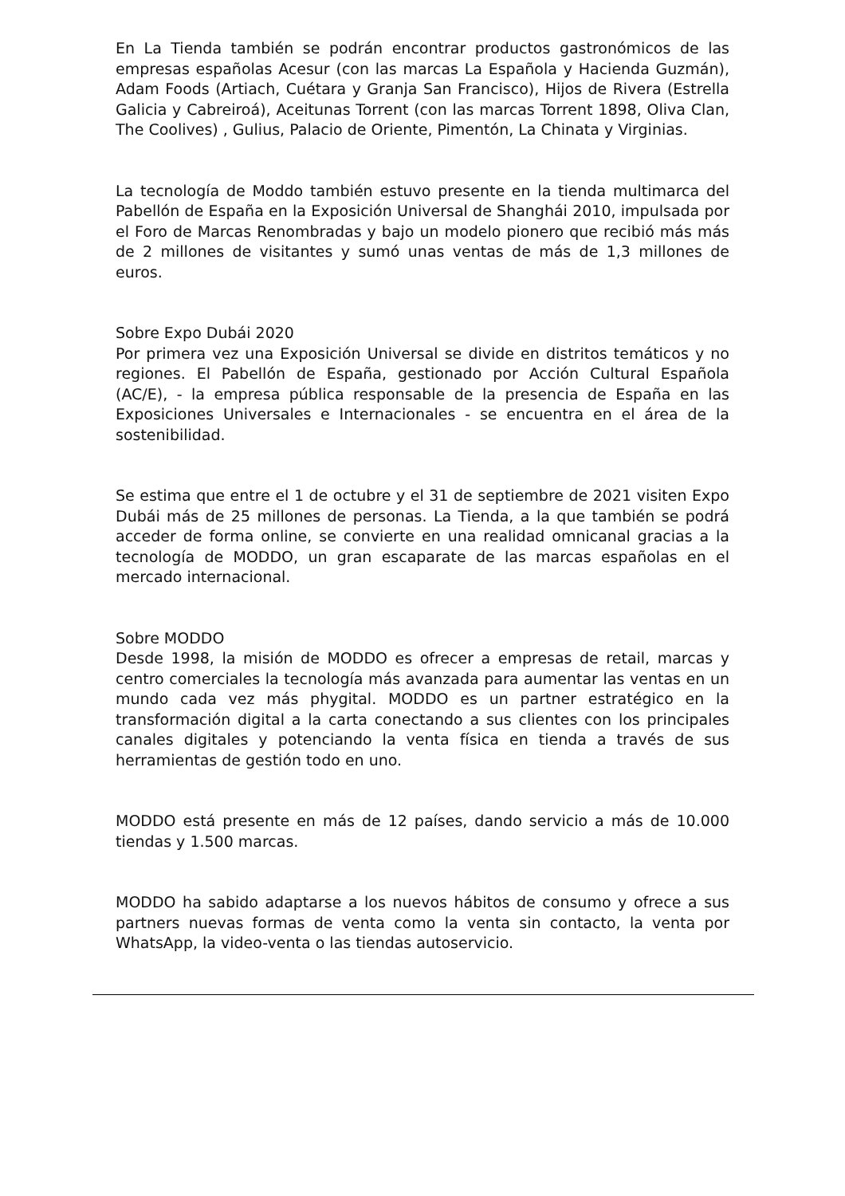En La Tienda también se podrán encontrar productos gastronómicos de las empresas españolas Acesur (con las marcas La Española y Hacienda Guzmán), Adam Foods (Artiach, Cuétara y Granja San Francisco), Hijos de Rivera (Estrella Galicia y Cabreiroá), Aceitunas Torrent (con las marcas Torrent 1898, Oliva Clan, The Coolives) , Gulius, Palacio de Oriente, Pimentón, La Chinata y Virginias.
La tecnología de Moddo también estuvo presente en la tienda multimarca del Pabellón de España en la Exposición Universal de Shanghái 2010, impulsada por el Foro de Marcas Renombradas y bajo un modelo pionero que recibió más más de 2 millones de visitantes y sumó unas ventas de más de 1,3 millones de euros.
Sobre Expo Dubái 2020
Por primera vez una Exposición Universal se divide en distritos temáticos y no regiones. El Pabellón de España, gestionado por Acción Cultural Española (AC/E), - la empresa pública responsable de la presencia de España en las Exposiciones Universales e Internacionales - se encuentra en el área de la sostenibilidad.
Se estima que entre el 1 de octubre y el 31 de septiembre de 2021 visiten Expo Dubái más de 25 millones de personas. La Tienda, a la que también se podrá acceder de forma online, se convierte en una realidad omnicanal gracias a la tecnología de MODDO, un gran escaparate de las marcas españolas en el mercado internacional.
Sobre MODDO
Desde 1998, la misión de MODDO es ofrecer a empresas de retail, marcas y centro comerciales la tecnología más avanzada para aumentar las ventas en un mundo cada vez más phygital. MODDO es un partner estratégico en la transformación digital a la carta conectando a sus clientes con los principales canales digitales y potenciando la venta física en tienda a través de sus herramientas de gestión todo en uno.
MODDO está presente en más de 12 países, dando servicio a más de 10.000 tiendas y 1.500 marcas.
MODDO ha sabido adaptarse a los nuevos hábitos de consumo y ofrece a sus partners nuevas formas de venta como la venta sin contacto, la venta por WhatsApp, la video-venta o las tiendas autoservicio.